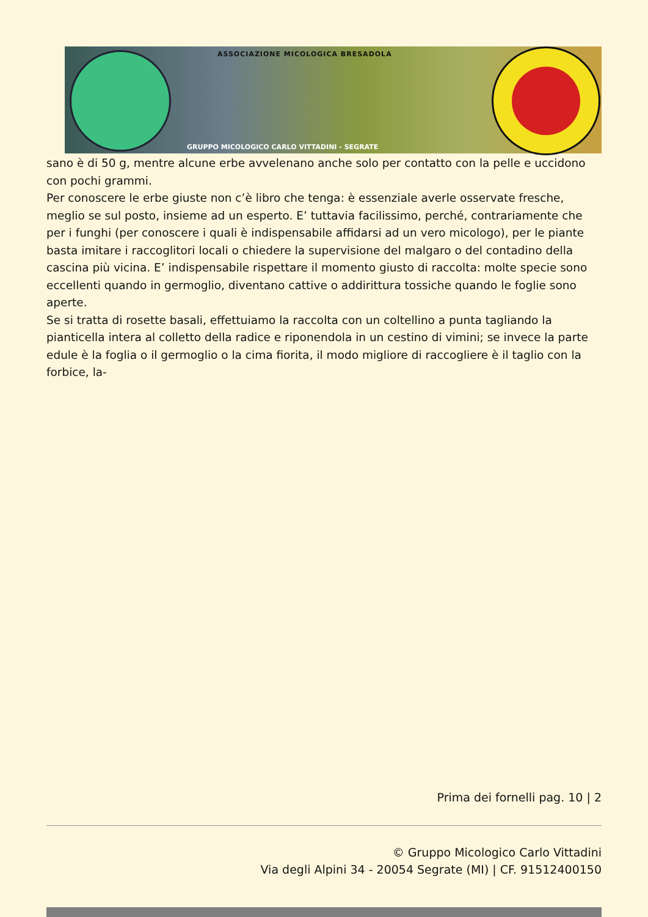ASSOCIAZIONE MICOLOGICA BRESADOLA
GRUPPO MICOLOGICO CARLO VITTADINI - SEGRATE
sano è di 50 g, mentre alcune erbe avvelenano anche solo per contatto con la pelle e uccidono con pochi grammi.
Per conoscere le erbe giuste non c’è libro che tenga: è essenziale averle osservate fresche, meglio se sul posto, insieme ad un esperto. E’ tuttavia facilissimo, perché, contrariamente che per i funghi (per conoscere i quali è indispensabile affidarsi ad un vero micologo), per le piante basta imitare i raccoglitori locali o chiedere la supervisione del malgaro o del contadino della cascina più vicina. E’ indispensabile rispettare il momento giusto di raccolta: molte specie sono eccellenti quando in germoglio, diventano cattive o addirittura tossiche quando le foglie sono aperte.
Se si tratta di rosette basali, effettuiamo la raccolta con un coltellino a punta tagliando la pianticella intera al colletto della radice e riponendola in un cestino di vimini; se invece la parte edule è la foglia o il germoglio o la cima fiorita, il modo migliore di raccogliere è il taglio con la forbice, la-
Prima dei fornelli pag. 10 | 2
© Gruppo Micologico Carlo Vittadini
Via degli Alpini 34 - 20054 Segrate (MI) | CF. 91512400150